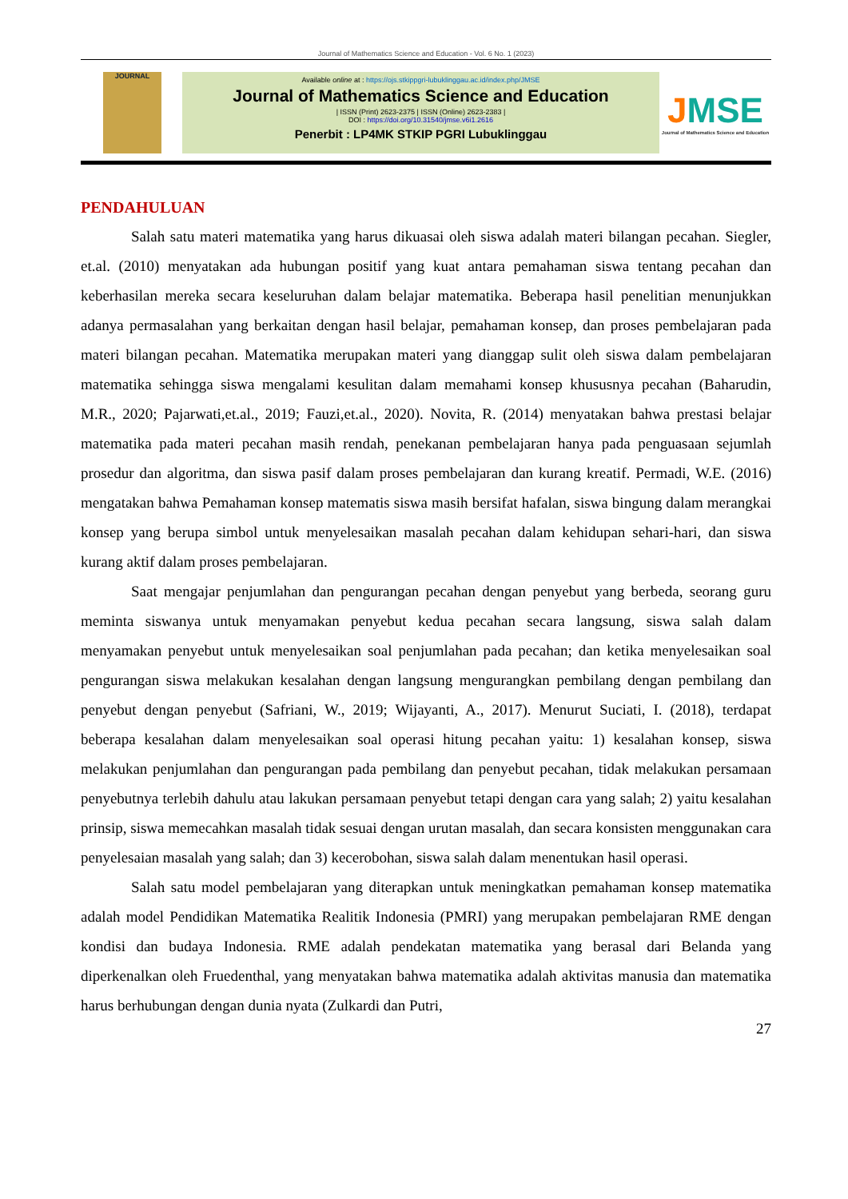Journal of Mathematics Science and Education - Vol. 6 No. 1 (2023)
JOURNAL
Available online at : https://ojs.stkippgri-lubuklinggau.ac.id/index.php/JMSE
Journal of Mathematics Science and Education
| ISSN (Print) 2623-2375 | ISSN (Online) 2623-2383 |
DOI : https://doi.org/10.31540/jmse.v6i1.2616
Penerbit : LP4MK STKIP PGRI Lubuklinggau
JMSE
Journal of Mathematics Science and Education
PENDAHULUAN
Salah satu materi matematika yang harus dikuasai oleh siswa adalah materi bilangan pecahan. Siegler, et.al. (2010) menyatakan ada hubungan positif yang kuat antara pemahaman siswa tentang pecahan dan keberhasilan mereka secara keseluruhan dalam belajar matematika. Beberapa hasil penelitian menunjukkan adanya permasalahan yang berkaitan dengan hasil belajar, pemahaman konsep, dan proses pembelajaran pada materi bilangan pecahan. Matematika merupakan materi yang dianggap sulit oleh siswa dalam pembelajaran matematika sehingga siswa mengalami kesulitan dalam memahami konsep khususnya pecahan (Baharudin, M.R., 2020; Pajarwati,et.al., 2019; Fauzi,et.al., 2020). Novita, R. (2014) menyatakan bahwa prestasi belajar matematika pada materi pecahan masih rendah, penekanan pembelajaran hanya pada penguasaan sejumlah prosedur dan algoritma, dan siswa pasif dalam proses pembelajaran dan kurang kreatif. Permadi, W.E. (2016) mengatakan bahwa Pemahaman konsep matematis siswa masih bersifat hafalan, siswa bingung dalam merangkai konsep yang berupa simbol untuk menyelesaikan masalah pecahan dalam kehidupan sehari-hari, dan siswa kurang aktif dalam proses pembelajaran.
Saat mengajar penjumlahan dan pengurangan pecahan dengan penyebut yang berbeda, seorang guru meminta siswanya untuk menyamakan penyebut kedua pecahan secara langsung, siswa salah dalam menyamakan penyebut untuk menyelesaikan soal penjumlahan pada pecahan; dan ketika menyelesaikan soal pengurangan siswa melakukan kesalahan dengan langsung mengurangkan pembilang dengan pembilang dan penyebut dengan penyebut (Safriani, W., 2019; Wijayanti, A., 2017). Menurut Suciati, I. (2018), terdapat beberapa kesalahan dalam menyelesaikan soal operasi hitung pecahan yaitu: 1) kesalahan konsep, siswa melakukan penjumlahan dan pengurangan pada pembilang dan penyebut pecahan, tidak melakukan persamaan penyebutnya terlebih dahulu atau lakukan persamaan penyebut tetapi dengan cara yang salah; 2) yaitu kesalahan prinsip, siswa memecahkan masalah tidak sesuai dengan urutan masalah, dan secara konsisten menggunakan cara penyelesaian masalah yang salah; dan 3) kecerobohan, siswa salah dalam menentukan hasil operasi.
Salah satu model pembelajaran yang diterapkan untuk meningkatkan pemahaman konsep matematika adalah model Pendidikan Matematika Realitik Indonesia (PMRI) yang merupakan pembelajaran RME dengan kondisi dan budaya Indonesia. RME adalah pendekatan matematika yang berasal dari Belanda yang diperkenalkan oleh Fruedenthal, yang menyatakan bahwa matematika adalah aktivitas manusia dan matematika harus berhubungan dengan dunia nyata (Zulkardi dan Putri,
27